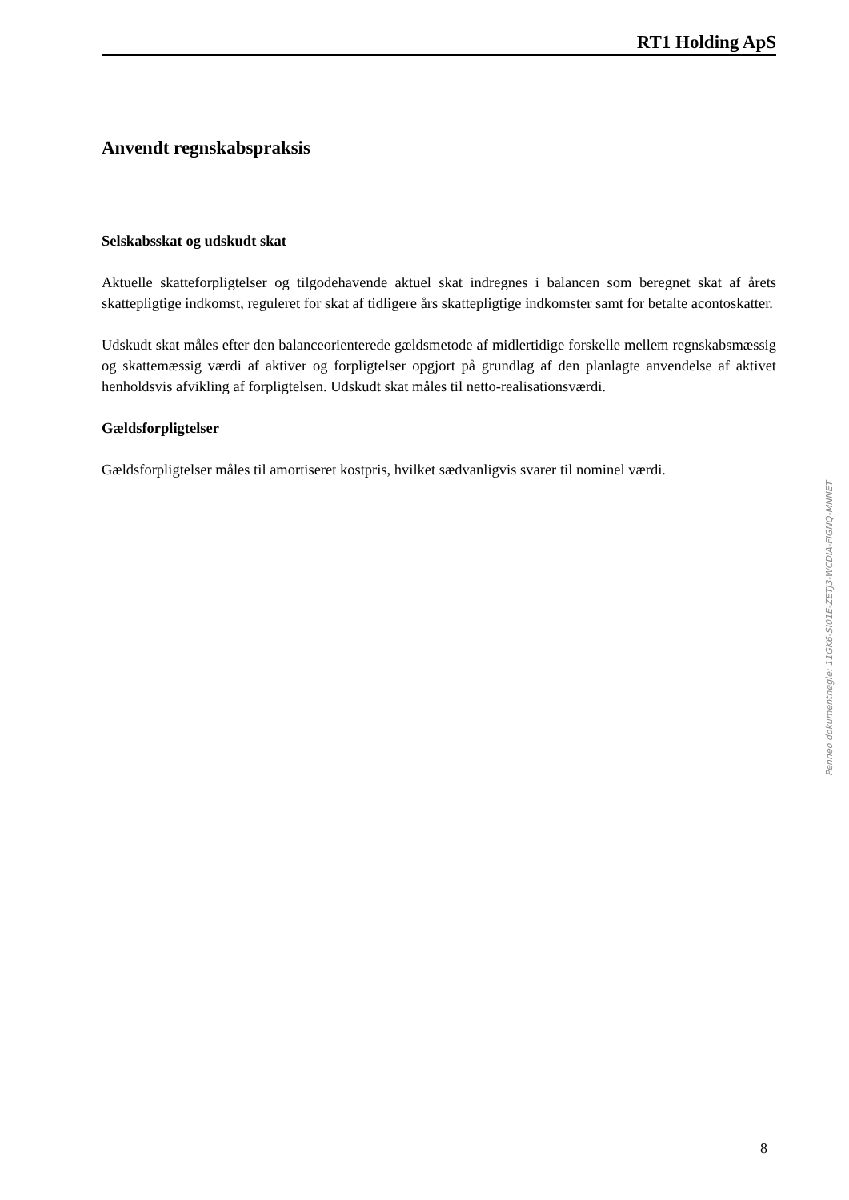RT1 Holding ApS
Anvendt regnskabspraksis
Selskabsskat og udskudt skat
Aktuelle skatteforpligtelser og tilgodehavende aktuel skat indregnes i balancen som beregnet skat af årets skattepligtige indkomst, reguleret for skat af tidligere års skattepligtige indkomster samt for betalte acontoskatter.
Udskudt skat måles efter den balanceorienterede gældsmetode af midlertidige forskelle mellem regnskabsmæssig og skattemæssig værdi af aktiver og forpligtelser opgjort på grundlag af den planlagte anvendelse af aktivet henholdsvis afvikling af forpligtelsen. Udskudt skat måles til netto-realisationsværdi.
Gældsforpligtelser
Gældsforpligtelser måles til amortiseret kostpris, hvilket sædvanligvis svarer til nominel værdi.
Penneo dokumentnøgle: 11GK6-SI01E-ZETJ3-WCDIA-FIGNQ-MNNET
8